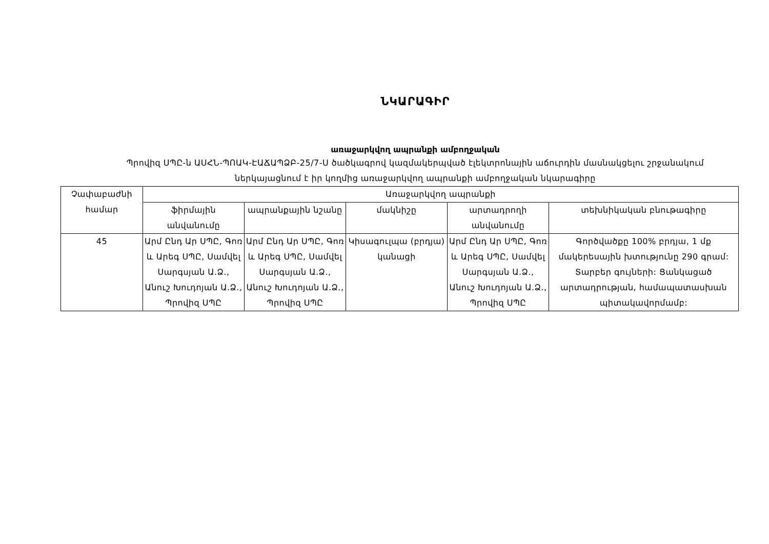ՆԿԱՐԱԳԻՐ
առաջարկվող ապրանքի ամբողջական
Պրովիզ ՍՊԸ-ն ԱՍՀՆ-ՊՈԱԿ-ԷԱՃԱՊՁԲ-25/7-Ս ծածկագրով կազմակերպված էլեկտրոնային աճուրդին մասնակցելու շրջանակում
ներկայացնում է իր կողմից առաջարկվող ապրանքի ամբողջական նկարագիրը
| Չափաբաժնի համար | Առաջարկվող ապրանքի | | | | |
| --- | --- | --- | --- | --- | --- |
| | ֆիրմային անվանումը | ապրանքային նշանը | մակնիշը | արտադրողի անվանումը | տեխնիկական բնութագիրը |
| 45 | Արմ Ընդ Ար ՍՊԸ, Գոռ և Արեգ ՍՊԸ, Սամվել Սարգսյան Ա.Ձ., Անուշ Խուդոյան Ա.Ձ., Պրովիզ ՍՊԸ | Արմ Ընդ Ար ՍՊԸ, Գոռ և Արեգ ՍՊԸ, Սամվել Սարգսյան Ա.Ձ., Անուշ Խուդոյան Ա.Ձ., Պրովիզ ՍՊԸ | Կիսագուլպա (բրդյա) կանացի | Արմ Ընդ Ար ՍՊԸ, Գոռ և Արեգ ՍՊԸ, Սամվել Սարգսյան Ա.Ձ., Անուշ Խուդոյան Ա.Ձ., Պրովիզ ՍՊԸ | Գործվածքը 100% բրդյա, 1 մք մակերեսային խտությունը 290 գրամ: Տարբեր գույների: Ցանկացած արտադրության, համապատասխան պիտակավորմամբ: |